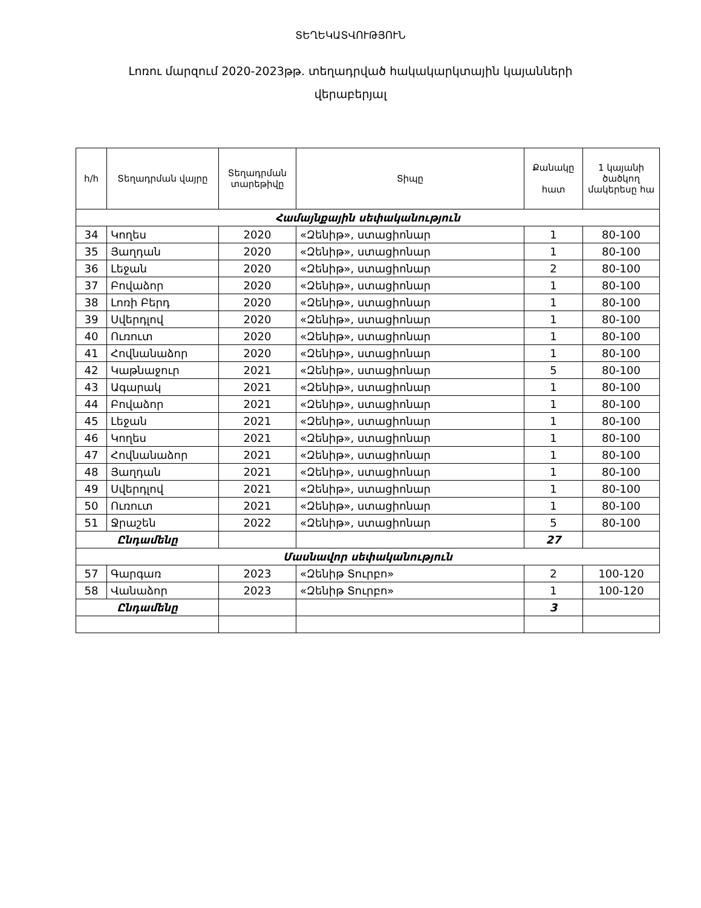ՏԵՂԵԿԱՏՎՈՒԹՅՈՒՆ
Լոռու մարզում 2020-2023թթ. տեղադրված հակակարկտային կայանների
վերաբերյալ
| հ/հ | Տեղադրման վայրը | Տեղադրման տարեթիվը | Տիպը | Քանակը հատ | 1 կայանի ծածկող մակերեսը հա |
| --- | --- | --- | --- | --- | --- |
| Համայնքային սեփականություն | | | | | |
| 34 | Կողես | 2020 | «Զենիթ», ստացիոնար | 1 | 80-100 |
| 35 | Յաղդան | 2020 | «Զենիթ», ստացիոնար | 1 | 80-100 |
| 36 | Լեջան | 2020 | «Զենիթ», ստացիոնար | 2 | 80-100 |
| 37 | Բովաձոր | 2020 | «Զենիթ», ստացիոնար | 1 | 80-100 |
| 38 | Լոռի Բերդ | 2020 | «Զենիթ», ստացիոնար | 1 | 80-100 |
| 39 | Սվերդլով | 2020 | «Զենիթ», ստացիոնար | 1 | 80-100 |
| 40 | Ուռուտ | 2020 | «Զենիթ», ստացիոնար | 1 | 80-100 |
| 41 | Հովնանաձոր | 2020 | «Զենիթ», ստացիոնար | 1 | 80-100 |
| 42 | Կաթնաջուր | 2021 | «Զենիթ», ստացիոնար | 5 | 80-100 |
| 43 | Ագարակ | 2021 | «Զենիթ», ստացիոնար | 1 | 80-100 |
| 44 | Բովաձոր | 2021 | «Զենիթ», ստացիոնար | 1 | 80-100 |
| 45 | Լեջան | 2021 | «Զենիթ», ստացիոնար | 1 | 80-100 |
| 46 | Կողես | 2021 | «Զենիթ», ստացիոնար | 1 | 80-100 |
| 47 | Հովնանաձոր | 2021 | «Զենիթ», ստացիոնար | 1 | 80-100 |
| 48 | Յաղդան | 2021 | «Զենիթ», ստացիոնար | 1 | 80-100 |
| 49 | Սվերդլով | 2021 | «Զենիթ», ստացիոնար | 1 | 80-100 |
| 50 | Ուռուտ | 2021 | «Զենիթ», ստացիոնար | 1 | 80-100 |
| 51 | Ջրաշեն | 2022 | «Զենիթ», ստացիոնար | 5 | 80-100 |
| Ընդամենը | | | | 27 | |
| Մասնավոր սեփականություն | | | | | |
| 57 | Գարգառ | 2023 | «Զենիթ Տուրբո» | 2 | 100-120 |
| 58 | Վանաձոր | 2023 | «Զենիթ Տուրբո» | 1 | 100-120 |
| Ընդամենը | | | | 3 | |